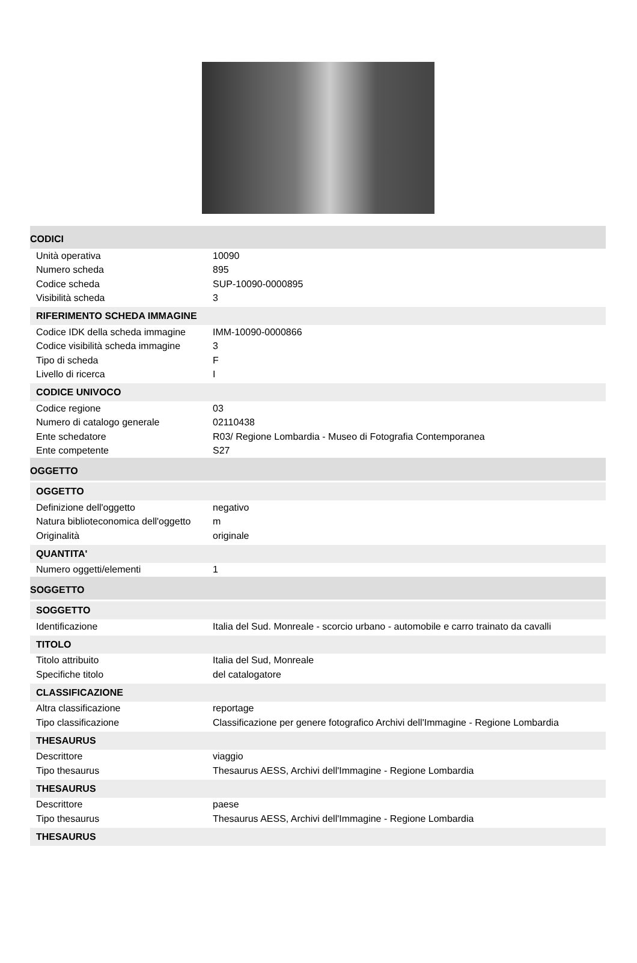CODICI
| Unità operativa | 10090 |
| Numero scheda | 895 |
| Codice scheda | SUP-10090-0000895 |
| Visibilità scheda | 3 |
RIFERIMENTO SCHEDA IMMAGINE
| Codice IDK della scheda immagine | IMM-10090-0000866 |
| Codice visibilità scheda immagine | 3 |
| Tipo di scheda | F |
| Livello di ricerca | I |
CODICE UNIVOCO
| Codice regione | 03 |
| Numero di catalogo generale | 02110438 |
| Ente schedatore | R03/ Regione Lombardia - Museo di Fotografia Contemporanea |
| Ente competente | S27 |
OGGETTO
OGGETTO
| Definizione dell'oggetto | negativo |
| Natura biblioteconomica dell'oggetto | m |
| Originalità | originale |
QUANTITA'
| Numero oggetti/elementi | 1 |
SOGGETTO
SOGGETTO
| Identificazione | Italia del Sud. Monreale - scorcio urbano - automobile e carro trainato da cavalli |
TITOLO
| Titolo attribuito | Italia del Sud, Monreale |
| Specifiche titolo | del catalogatore |
CLASSIFICAZIONE
| Altra classificazione | reportage |
| Tipo classificazione | Classificazione per genere fotografico Archivi dell'Immagine - Regione Lombardia |
THESAURUS
| Descrittore | viaggio |
| Tipo thesaurus | Thesaurus AESS, Archivi dell'Immagine - Regione Lombardia |
THESAURUS
| Descrittore | paese |
| Tipo thesaurus | Thesaurus AESS, Archivi dell'Immagine - Regione Lombardia |
THESAURUS